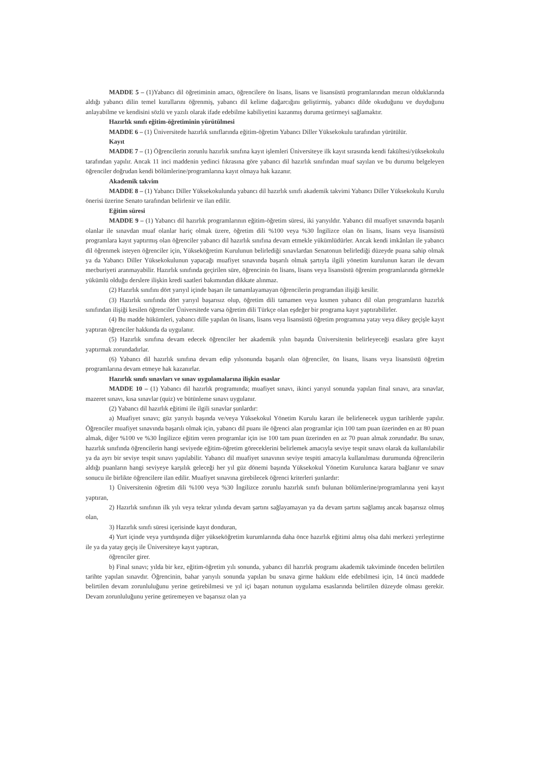MADDE 5 – (1)Yabancı dil öğretiminin amacı, öğrencilere ön lisans, lisans ve lisansüstü programlarından mezun olduklarında aldığı yabancı dilin temel kurallarını öğrenmiş, yabancı dil kelime dağarcığını geliştirmiş, yabancı dilde okuduğunu ve duyduğunu anlayabilme ve kendisini sözlü ve yazılı olarak ifade edebilme kabiliyetini kazanmış duruma getirmeyi sağlamaktır.
Hazırlık sınıfı eğitim-öğretiminin yürütülmesi
MADDE 6 – (1) Üniversitede hazırlık sınıflarında eğitim-öğretim Yabancı Diller Yüksekokulu tarafından yürütülür.
Kayıt
MADDE 7 – (1) Öğrencilerin zorunlu hazırlık sınıfına kayıt işlemleri Üniversiteye ilk kayıt sırasında kendi fakültesi/yüksekokulu tarafından yapılır. Ancak 11 inci maddenin yedinci fıkrasına göre yabancı dil hazırlık sınıfından muaf sayılan ve bu durumu belgeleyen öğrenciler doğrudan kendi bölümlerine/programlarına kayıt olmaya hak kazanır.
Akademik takvim
MADDE 8 – (1) Yabancı Diller Yüksekokulunda yabancı dil hazırlık sınıfı akademik takvimi Yabancı Diller Yüksekokulu Kurulu önerisi üzerine Senato tarafından belirlenir ve ilan edilir.
Eğitim süresi
MADDE 9 – (1) Yabancı dil hazırlık programlarının eğitim-öğretim süresi, iki yarıyıldır. Yabancı dil muafiyet sınavında başarılı olanlar ile sınavdan muaf olanlar hariç olmak üzere, öğretim dili %100 veya %30 İngilizce olan ön lisans, lisans veya lisansüstü programlara kayıt yaptırmış olan öğrenciler yabancı dil hazırlık sınıfına devam etmekle yükümlüdürler. Ancak kendi imkânları ile yabancı dil öğrenmek isteyen öğrenciler için, Yükseköğretim Kurulunun belirlediği sınavlardan Senatonun belirlediği düzeyde puana sahip olmak ya da Yabancı Diller Yüksekokulunun yapacağı muafiyet sınavında başarılı olmak şartıyla ilgili yönetim kurulunun kararı ile devam mecburiyeti aranmayabilir. Hazırlık sınıfında geçirilen süre, öğrencinin ön lisans, lisans veya lisansüstü öğrenim programlarında görmekle yükümlü olduğu derslere ilişkin kredi saatleri bakımından dikkate alınmaz.
(2) Hazırlık sınıfını dört yarıyıl içinde başarı ile tamamlayamayan öğrencilerin programdan ilişiği kesilir.
(3) Hazırlık sınıfında dört yarıyıl başarısız olup, öğretim dili tamamen veya kısmen yabancı dil olan programların hazırlık sınıfından ilişiği kesilen öğrenciler Üniversitede varsa öğretim dili Türkçe olan eşdeğer bir programa kayıt yaptırabilirler.
(4) Bu madde hükümleri, yabancı dille yapılan ön lisans, lisans veya lisansüstü öğretim programına yatay veya dikey geçişle kayıt yaptıran öğrenciler hakkında da uygulanır.
(5) Hazırlık sınıfına devam edecek öğrenciler her akademik yılın başında Üniversitenin belirleyeceği esaslara göre kayıt yaptırmak zorundadırlar.
(6) Yabancı dil hazırlık sınıfına devam edip yılsonunda başarılı olan öğrenciler, ön lisans, lisans veya lisansüstü öğretim programlarına devam etmeye hak kazanırlar.
Hazırlık sınıfı sınavları ve sınav uygulamalarına ilişkin esaslar
MADDE 10 – (1) Yabancı dil hazırlık programında; muafiyet sınavı, ikinci yarıyıl sonunda yapılan final sınavı, ara sınavlar, mazeret sınavı, kısa sınavlar (quiz) ve bütünleme sınavı uygulanır.
(2) Yabancı dil hazırlık eğitimi ile ilgili sınavlar şunlardır:
a) Muafiyet sınavı; güz yarıyılı başında ve/veya Yüksekokul Yönetim Kurulu kararı ile belirlenecek uygun tarihlerde yapılır. Öğrenciler muafiyet sınavında başarılı olmak için, yabancı dil puanı ile öğrenci alan programlar için 100 tam puan üzerinden en az 80 puan almak, diğer %100 ve %30 İngilizce eğitim veren programlar için ise 100 tam puan üzerinden en az 70 puan almak zorundadır. Bu sınav, hazırlık sınıfında öğrencilerin hangi seviyede eğitim-öğretim göreceklerini belirlemek amacıyla seviye tespit sınavı olarak da kullanılabilir ya da ayrı bir seviye tespit sınavı yapılabilir. Yabancı dil muafiyet sınavının seviye tespiti amacıyla kullanılması durumunda öğrencilerin aldığı puanların hangi seviyeye karşılık geleceği her yıl güz dönemi başında Yüksekokul Yönetim Kurulunca karara bağlanır ve sınav sonucu ile birlikte öğrencilere ilan edilir. Muafiyet sınavına girebilecek öğrenci kriterleri şunlardır:
1) Üniversitenin öğretim dili %100 veya %30 İngilizce zorunlu hazırlık sınıfı bulunan bölümlerine/programlarına yeni kayıt yaptıran,
2) Hazırlık sınıfının ilk yılı veya tekrar yılında devam şartını sağlayamayan ya da devam şartını sağlamış ancak başarısız olmuş olan,
3) Hazırlık sınıfı süresi içerisinde kayıt donduran,
4) Yurt içinde veya yurtdışında diğer yükseköğretim kurumlarında daha önce hazırlık eğitimi almış olsa dahi merkezi yerleştirme ile ya da yatay geçiş ile Üniversiteye kayıt yaptıran,
öğrenciler girer.
b) Final sınavı; yılda bir kez, eğitim-öğretim yılı sonunda, yabancı dil hazırlık programı akademik takviminde önceden belirtilen tarihte yapılan sınavdır. Öğrencinin, bahar yarıyılı sonunda yapılan bu sınava girme hakkını elde edebilmesi için, 14 üncü maddede belirtilen devam zorunluluğunu yerine getirebilmesi ve yıl içi başarı notunun uygulama esaslarında belirtilen düzeyde olması gerekir. Devam zorunluluğunu yerine getiremeyen ve başarısız olan ya